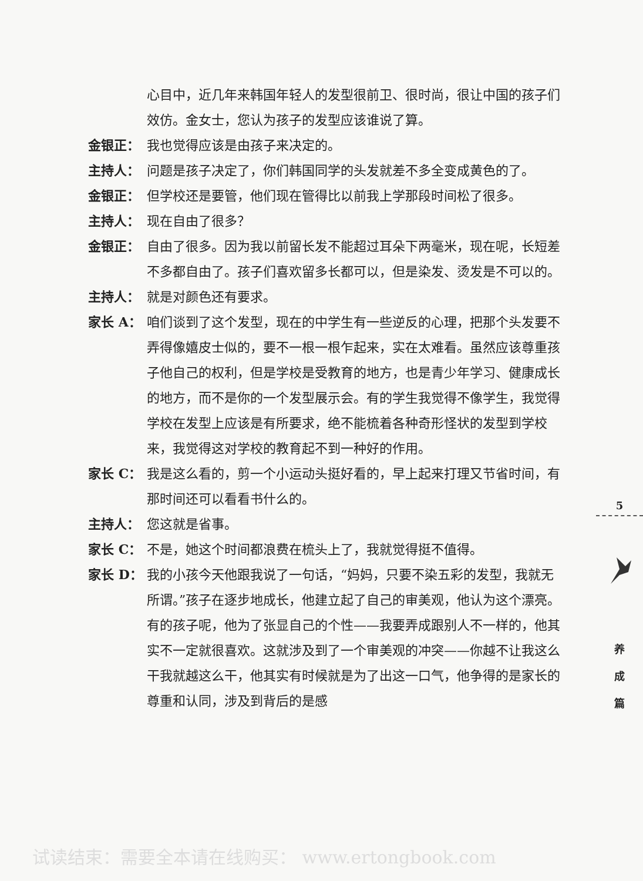心目中，近几年来韩国年轻人的发型很前卫、很时尚，很让中国的孩子们效仿。金女士，您认为孩子的发型应该谁说了算。
金银正： 我也觉得应该是由孩子来决定的。
主持人： 问题是孩子决定了，你们韩国同学的头发就差不多全变成黄色的了。
金银正： 但学校还是要管，他们现在管得比以前我上学那段时间松了很多。
主持人： 现在自由了很多？
金银正： 自由了很多。因为我以前留长发不能超过耳朵下两毫米，现在呢，长短差不多都自由了。孩子们喜欢留多长都可以，但是染发、烫发是不可以的。
主持人： 就是对颜色还有要求。
家长 A： 咱们谈到了这个发型，现在的中学生有一些逆反的心理，把那个头发要不弄得像嬉皮士似的，要不一根一根乍起来，实在太难看。虽然应该尊重孩子他自己的权利，但是学校是受教育的地方，也是青少年学习、健康成长的地方，而不是你的一个发型展示会。有的学生我觉得不像学生，我觉得学校在发型上应该是有所要求，绝不能梳着各种奇形怪状的发型到学校来，我觉得这对学校的教育起不到一种好的作用。
家长 C： 我是这么看的，剪一个小运动头挺好看的，早上起来打理又节省时间，有那时间还可以看看书什么的。
主持人： 您这就是省事。
家长 C： 不是，她这个时间都浪费在梳头上了，我就觉得挺不值得。
家长 D： 我的小孩今天他跟我说了一句话，“妈妈，只要不染五彩的发型，我就无所谓。”孩子在逐步地成长，他建立起了自己的审美观，他认为这个漂亮。有的孩子呢，他为了张显自己的个性——我要弄成跟别人不一样的，他其实不一定就很喜欢。这就涉及到了一个审美观的冲突——你越不让我这么干我就越这么干，他其实有时候就是为了出这一口气，他争得的是家长的尊重和认同，涉及到背后的是感
5
养
成
篇
试读结束：需要全本请在线购买： www.ertongbook.com